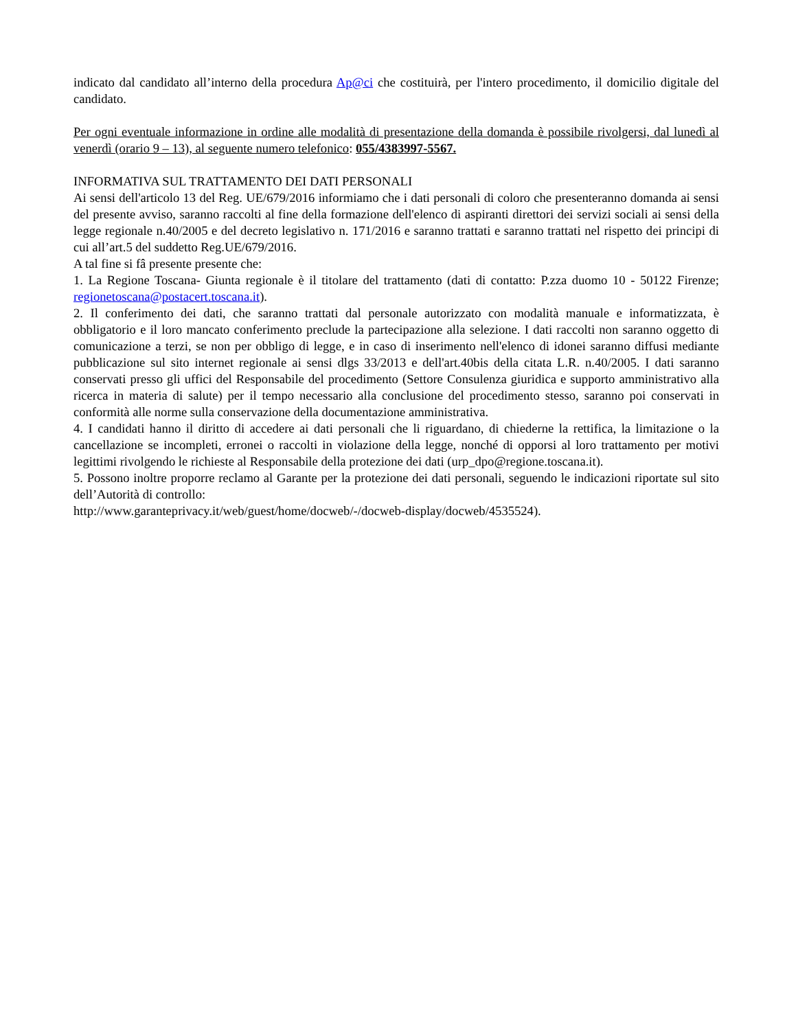indicato dal candidato all’interno della procedura Ap@ci che costituirà, per l'intero procedimento, il domicilio digitale del candidato.
Per ogni eventuale informazione in ordine alle modalità di presentazione della domanda è possibile rivolgersi, dal lunedì al venerdì (orario 9 – 13), al seguente numero telefonico: 055/4383997-5567.
INFORMATIVA SUL TRATTAMENTO DEI DATI PERSONALI
Ai sensi dell'articolo 13 del Reg. UE/679/2016 informiamo che i dati personali di coloro che presenteranno domanda ai sensi del presente avviso, saranno raccolti al fine della formazione dell'elenco di aspiranti direttori dei servizi sociali ai sensi della legge regionale n.40/2005 e del decreto legislativo n. 171/2016 e saranno trattati e saranno trattati nel rispetto dei principi di cui all’art.5 del suddetto Reg.UE/679/2016.
A tal fine si fâ presente presente che:
1. La Regione Toscana- Giunta regionale è il titolare del trattamento (dati di contatto: P.zza duomo 10 - 50122 Firenze; regionetoscana@postacert.toscana.it).
2. Il conferimento dei dati, che saranno trattati dal personale autorizzato con modalità manuale e informatizzata, è obbligatorio e il loro mancato conferimento preclude la partecipazione alla selezione. I dati raccolti non saranno oggetto di comunicazione a terzi, se non per obbligo di legge, e in caso di inserimento nell'elenco di idonei saranno diffusi mediante pubblicazione sul sito internet regionale ai sensi dlgs 33/2013 e dell'art.40bis della citata L.R. n.40/2005. I dati saranno conservati presso gli uffici del Responsabile del procedimento (Settore Consulenza giuridica e supporto amministrativo alla ricerca in materia di salute) per il tempo necessario alla conclusione del procedimento stesso, saranno poi conservati in conformità alle norme sulla conservazione della documentazione amministrativa.
4. I candidati hanno il diritto di accedere ai dati personali che li riguardano, di chiederne la rettifica, la limitazione o la cancellazione se incompleti, erronei o raccolti in violazione della legge, nonché di opporsi al loro trattamento per motivi legittimi rivolgendo le richieste al Responsabile della protezione dei dati (urp_dpo@regione.toscana.it).
5. Possono inoltre proporre reclamo al Garante per la protezione dei dati personali, seguendo le indicazioni riportate sul sito dell’Autorità di controllo:
http://www.garanteprivacy.it/web/guest/home/docweb/-/docweb-display/docweb/4535524).